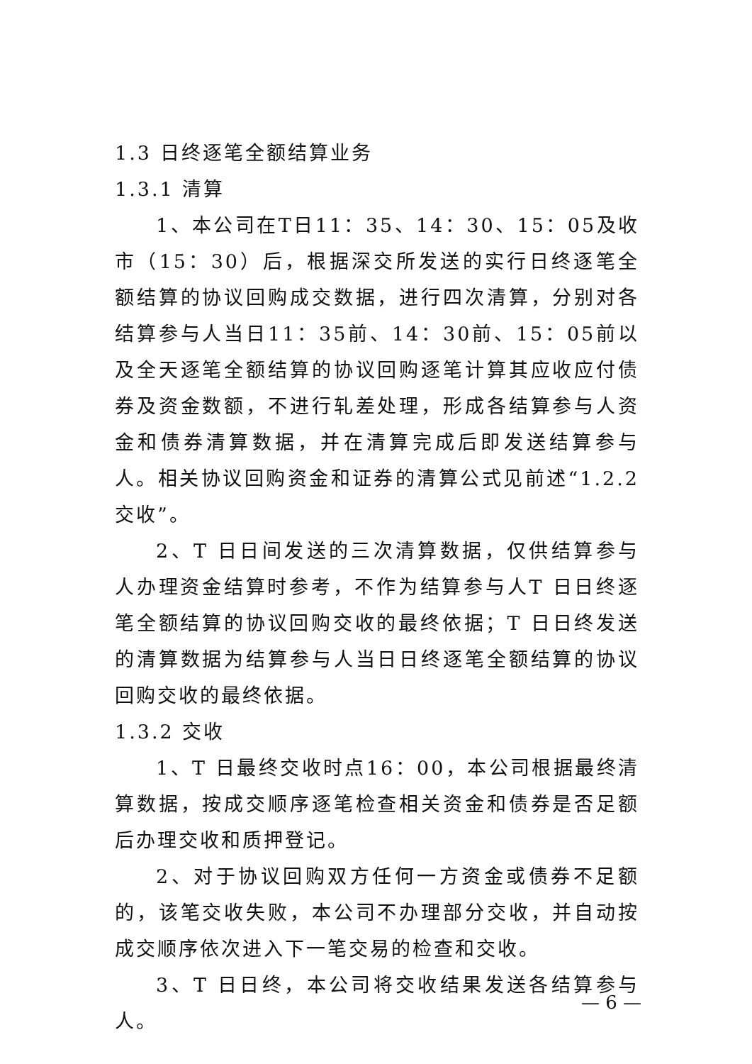1.3 日终逐笔全额结算业务
1.3.1 清算
1、本公司在T日11：35、14：30、15：05及收市（15：30）后，根据深交所发送的实行日终逐笔全额结算的协议回购成交数据，进行四次清算，分别对各结算参与人当日11：35前、14：30前、15：05前以及全天逐笔全额结算的协议回购逐笔计算其应收应付债券及资金数额，不进行轧差处理，形成各结算参与人资金和债券清算数据，并在清算完成后即发送结算参与人。相关协议回购资金和证券的清算公式见前述“1.2.2 交收”。
2、T 日日间发送的三次清算数据，仅供结算参与人办理资金结算时参考，不作为结算参与人T 日日终逐笔全额结算的协议回购交收的最终依据；T 日日终发送的清算数据为结算参与人当日日终逐笔全额结算的协议回购交收的最终依据。
1.3.2 交收
1、T 日最终交收时点16：00，本公司根据最终清算数据，按成交顺序逐笔检查相关资金和债券是否足额后办理交收和质押登记。
2、对于协议回购双方任何一方资金或债券不足额的，该笔交收失败，本公司不办理部分交收，并自动按成交顺序依次进入下一笔交易的检查和交收。
3、T 日日终，本公司将交收结果发送各结算参与人。
— 6 —